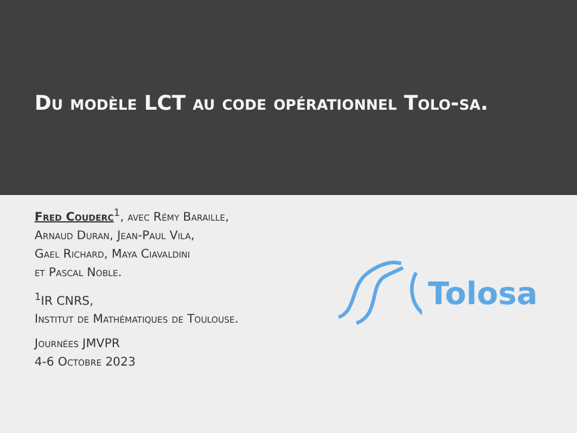Du modèle LCT au code opérationnel Tolo-sa.
Fred Couderc<sup>1</sup>, avec Rémy Baraille,
Arnaud Duran, Jean-Paul Vila,
Gael Richard, Maya Ciavaldini
et Pascal Noble.
<sup>1</sup> IR CNRS,
Institut de Mathématiques de Toulouse.
Journées JMVPR
4-6 Octobre 2023
Tolosa